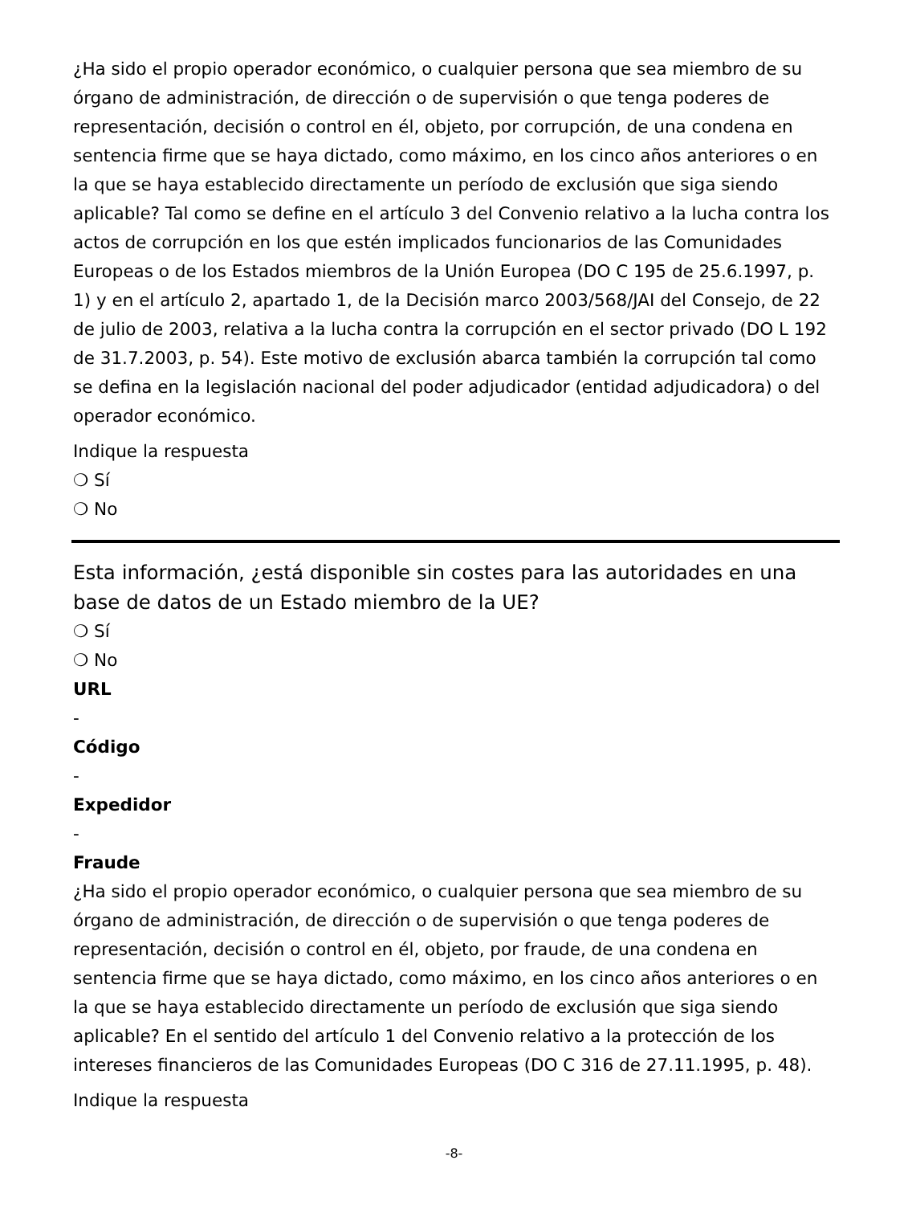¿Ha sido el propio operador económico, o cualquier persona que sea miembro de su órgano de administración, de dirección o de supervisión o que tenga poderes de representación, decisión o control en él, objeto, por corrupción, de una condena en sentencia firme que se haya dictado, como máximo, en los cinco años anteriores o en la que se haya establecido directamente un período de exclusión que siga siendo aplicable? Tal como se define en el artículo 3 del Convenio relativo a la lucha contra los actos de corrupción en los que estén implicados funcionarios de las Comunidades Europeas o de los Estados miembros de la Unión Europea (DO C 195 de 25.6.1997, p. 1) y en el artículo 2, apartado 1, de la Decisión marco 2003/568/JAI del Consejo, de 22 de julio de 2003, relativa a la lucha contra la corrupción en el sector privado (DO L 192 de 31.7.2003, p. 54). Este motivo de exclusión abarca también la corrupción tal como se defina en la legislación nacional del poder adjudicador (entidad adjudicadora) o del operador económico.
Indique la respuesta
❍ Sí
❍ No
Esta información, ¿está disponible sin costes para las autoridades en una base de datos de un Estado miembro de la UE?
❍ Sí
❍ No
URL
-
Código
-
Expedidor
-
Fraude
¿Ha sido el propio operador económico, o cualquier persona que sea miembro de su órgano de administración, de dirección o de supervisión o que tenga poderes de representación, decisión o control en él, objeto, por fraude, de una condena en sentencia firme que se haya dictado, como máximo, en los cinco años anteriores o en la que se haya establecido directamente un período de exclusión que siga siendo aplicable? En el sentido del artículo 1 del Convenio relativo a la protección de los intereses financieros de las Comunidades Europeas (DO C 316 de 27.11.1995, p. 48).
Indique la respuesta
-8-